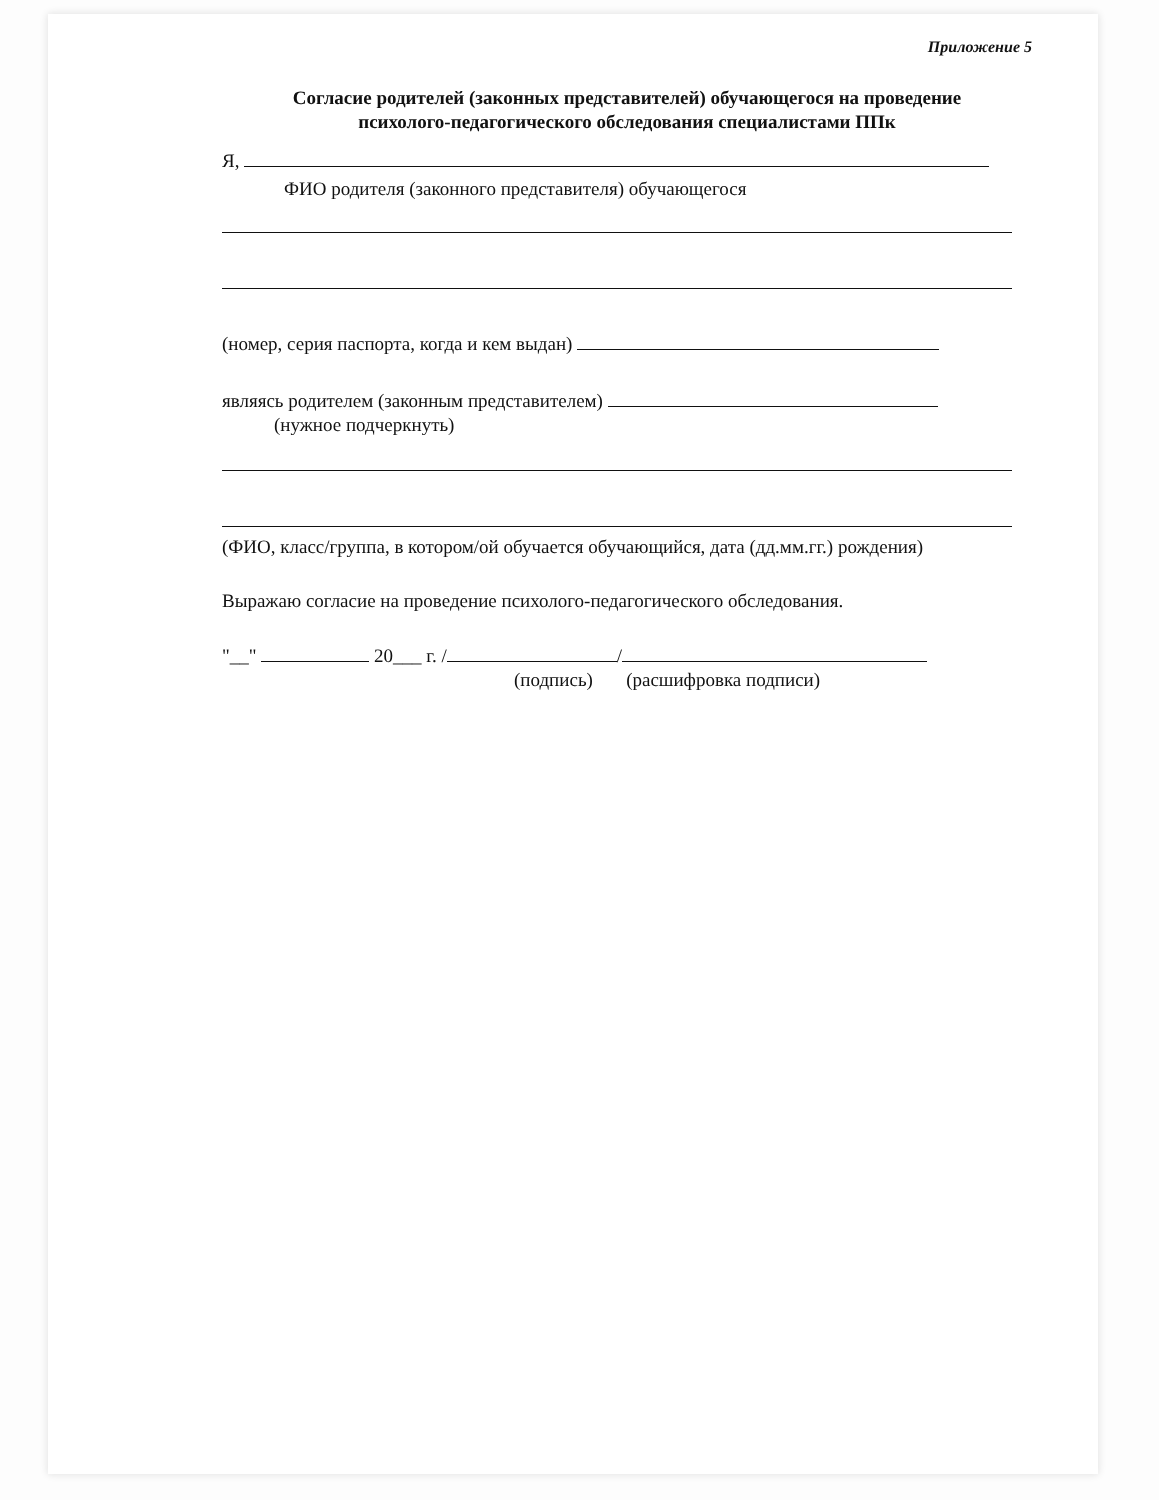Приложение 5
Согласие родителей (законных представителей) обучающегося на проведение
психолого-педагогического обследования специалистами ППк
Я,
ФИО родителя (законного представителя) обучающегося
(номер, серия паспорта, когда и кем выдан)
являясь родителем (законным представителем)
(нужное подчеркнуть)
(ФИО, класс/группа, в котором/ой обучается обучающийся, дата (дд.мм.гг.) рождения)
Выражаю согласие на проведение психолого-педагогического обследования.
"__" 20___ г. / /
(подпись) (расшифровка подписи)